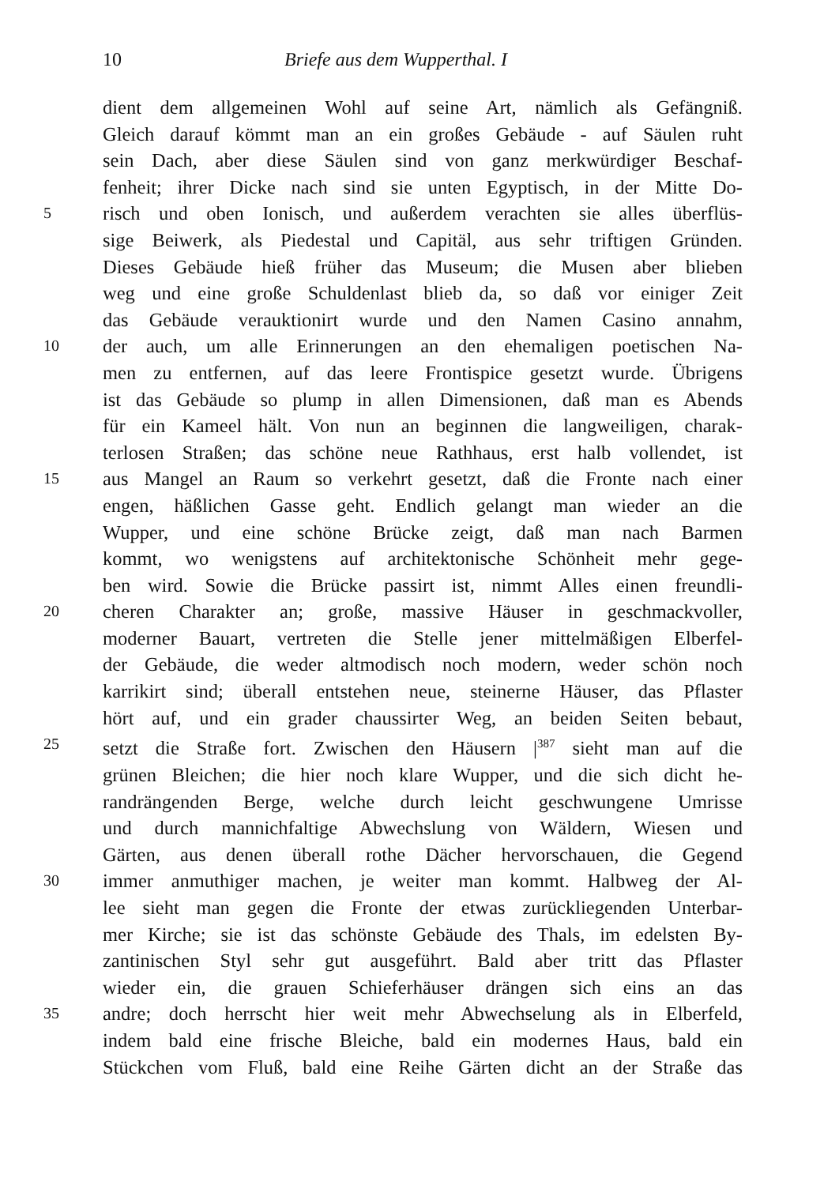10 Briefe aus dem Wupperthal. I
dient dem allgemeinen Wohl auf seine Art, nämlich als Gefängniß.
Gleich darauf kömmt man an ein großes Gebäude - auf Säulen ruht
sein Dach, aber diese Säulen sind von ganz merkwürdiger Beschaf-
fenheit; ihrer Dicke nach sind sie unten Egyptisch, in der Mitte Do-
5 risch und oben Ionisch, und außerdem verachten sie alles überflüs-
sige Beiwerk, als Piedestal und Capitäl, aus sehr triftigen Gründen.
Dieses Gebäude hieß früher das Museum; die Musen aber blieben
weg und eine große Schuldenlast blieb da, so daß vor einiger Zeit
das Gebäude verauktionirt wurde und den Namen Casino annahm,
10 der auch, um alle Erinnerungen an den ehemaligen poetischen Na-
men zu entfernen, auf das leere Frontispice gesetzt wurde. Übrigens
ist das Gebäude so plump in allen Dimensionen, daß man es Abends
für ein Kameel hält. Von nun an beginnen die langweiligen, charak-
terlosen Straßen; das schöne neue Rathhaus, erst halb vollendet, ist
15 aus Mangel an Raum so verkehrt gesetzt, daß die Fronte nach einer
engen, häßlichen Gasse geht. Endlich gelangt man wieder an die
Wupper, und eine schöne Brücke zeigt, daß man nach Barmen
kommt, wo wenigstens auf architektonische Schönheit mehr gege-
ben wird. Sowie die Brücke passirt ist, nimmt Alles einen freundli-
20 cheren Charakter an; große, massive Häuser in geschmackvoller,
moderner Bauart, vertreten die Stelle jener mittelmäßigen Elberfel-
der Gebäude, die weder altmodisch noch modern, weder schön noch
karrikirt sind; überall entstehen neue, steinerne Häuser, das Pflaster
hört auf, und ein grader chaussirter Weg, an beiden Seiten bebaut,
25 setzt die Straße fort. Zwischen den Häusern |<sup>387</sup> sieht man auf die
grünen Bleichen; die hier noch klare Wupper, und die sich dicht he-
randrängenden Berge, welche durch leicht geschwungene Umrisse
und durch mannichfaltige Abwechslung von Wäldern, Wiesen und
Gärten, aus denen überall rothe Dächer hervorschauen, die Gegend
30 immer anmuthiger machen, je weiter man kommt. Halbweg der Al-
lee sieht man gegen die Fronte der etwas zurückliegenden Unterbar-
mer Kirche; sie ist das schönste Gebäude des Thals, im edelsten By-
zantinischen Styl sehr gut ausgeführt. Bald aber tritt das Pflaster
wieder ein, die grauen Schieferhäuser drängen sich eins an das
35 andre; doch herrscht hier weit mehr Abwechselung als in Elberfeld,
indem bald eine frische Bleiche, bald ein modernes Haus, bald ein
Stückchen vom Fluß, bald eine Reihe Gärten dicht an der Straße das